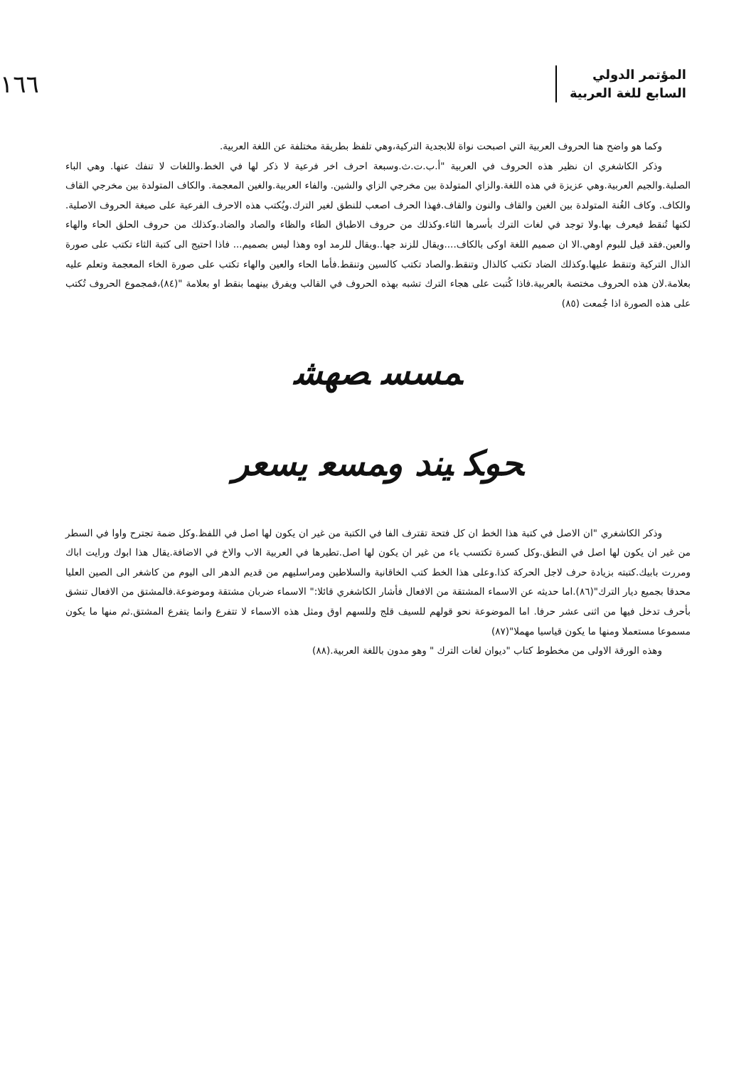المؤتمر الدولي
السابع للغة العربية
١٦٦
وكما هو واضح هنا الحروف العربية التي اصبحت نواة للابجدية التركية،وهي تلفظ بطريقة مختلفة عن اللغة العربية.
وذكر الكاشغري ان نظير هذه الحروف في العربية "أ.ب.ت.ث.وسبعة احرف اخر فرعية لا ذكر لها في الخط.واللغات لا تنفك عنها. وهي الباء الصلبة.والجيم العربية.وهي عزيزة في هذه اللغة.والزاي المتولدة بين مخرجي الزاي والشين. والفاء العربية.والغين المعجمة. والكاف المتولدة بين مخرجي القاف والكاف. وكاف الغُنة المتولدة بين الغين والقاف والنون والقاف.فهذا الحرف اصعب للنطق لغير الترك.ويُكتب هذه الاحرف الفرعية على صيغة الحروف الاصلية. لكنها تُنقط فيعرف بها.ولا توجد في لغات الترك بأسرها الثاء.وكذلك من حروف الاطباق الطاء والظاء والصاد والضاد.وكذلك من حروف الحلق الحاء والهاء والعين.فقد قيل للبوم اوهي.الا ان صميم اللغة اوكى بالكاف....ويقال للزند جها..ويقال للرمد اوه وهذا ليس بصميم... فاذا احتيج الى كتبة الثاء تكتب على صورة الذال التركية وتنقط عليها.وكذلك الضاد تكتب كالذال وتنقط.والصاد تكتب كالسين وتنقط.فأما الحاء والعين والهاء تكتب على صورة الخاء المعجمة وتعلم عليه بعلامة.لان هذه الحروف مختصة بالعربية.فاذا كُتبت على هجاء الترك تشبه بهذه الحروف في القالب ويفرق بينهما بنقط او بعلامة "(٨٤)،فمجموع الحروف تُكتب على هذه الصورة اذا جُمعت (٨٥)
ﻤﺴﺴ ﺼﻬﺸ
ﺤﻮﻜ ﻴﻨﺪ ﻭﻤﺴﻌ ﻳﺴﻌﺮ
وذكر الكاشغري "ان الاصل في كتبة هذا الخط ان كل فتحة تقترف الفا في الكتبة من غير ان يكون لها اصل في اللفظ.وكل ضمة تجترح واوا في السطر من غير ان يكون لها اصل في النطق.وكل كسرة تكتسب ياء من غير ان يكون لها اصل.تطيرها في العربية الاب والاخ في الاضافة.يقال هذا ابوك ورايت اباك ومررت بابيك.كتبته بزيادة حرف لاجل الحركة كذا.وعلى هذا الخط كتب الخاقانية والسلاطين ومراسليهم من قديم الدهر الى اليوم من كاشغر الى الصين العليا محدقا بجميع ديار الترك"(٨٦).اما حديثه عن الاسماء المشتقة من الافعال فأشار الكاشغري قائلا:" الاسماء ضربان مشتقة وموضوعة.فالمشتق من الافعال تنشق بأحرف تدخل فيها من اثنى عشر حرفا. اما الموضوعة نحو قولهم للسيف قلج وللسهم اوق ومثل هذه الاسماء لا تتفرع وانما يتفرع المشتق.ثم منها ما يكون مسموعا مستعملا ومنها ما يكون قياسيا مهملا"(٨٧)
وهذه الورقة الاولى من مخطوط كتاب "ديوان لغات الترك " وهو مدون باللغة العربية.(٨٨)